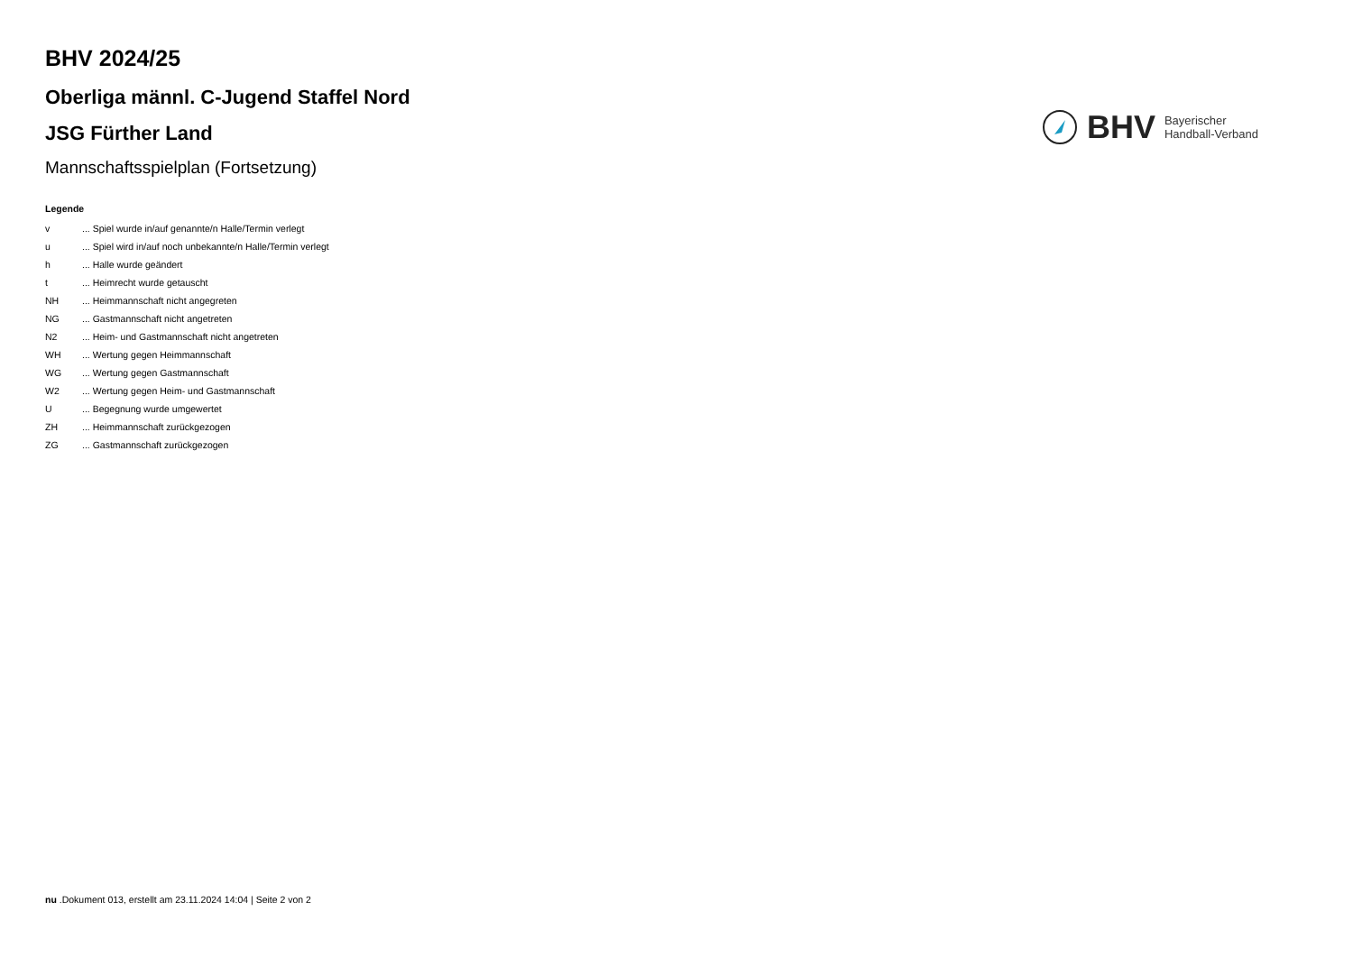BHV 2024/25
Oberliga männl. C-Jugend Staffel Nord
JSG Fürther Land
Mannschaftsspielplan (Fortsetzung)
BHV Bayerischer
Handball-Verband
Legende
| v | ... Spiel wurde in/auf genannte/n Halle/Termin verlegt |
| u | ... Spiel wird in/auf noch unbekannte/n Halle/Termin verlegt |
| h | ... Halle wurde geändert |
| t | ... Heimrecht wurde getauscht |
| NH | ... Heimmannschaft nicht angegreten |
| NG | ... Gastmannschaft nicht angetreten |
| N2 | ... Heim- und Gastmannschaft nicht angetreten |
| WH | ... Wertung gegen Heimmannschaft |
| WG | ... Wertung gegen Gastmannschaft |
| W2 | ... Wertung gegen Heim- und Gastmannschaft |
| U | ... Begegnung wurde umgewertet |
| ZH | ... Heimmannschaft zurückgezogen |
| ZG | ... Gastmannschaft zurückgezogen |
nu .Dokument 013, erstellt am 23.11.2024 14:04 | Seite 2 von 2